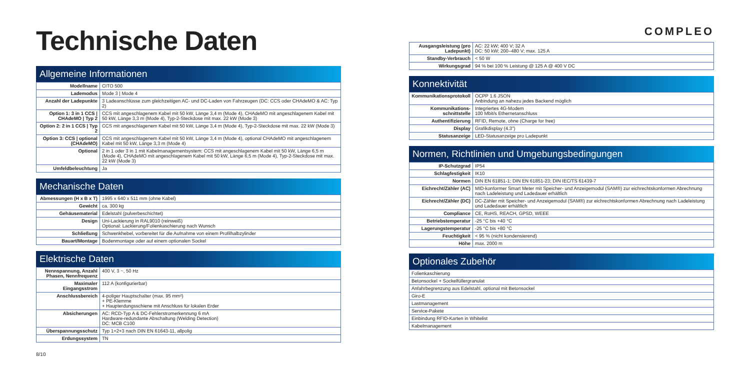Technische Daten
Allgemeine Informationen
| Modellname | CITO 500 |
| Lademodus | Mode 3 / Mode 4 |
| Anzahl der Ladepunkte | 3 Ladeanschlüsse zum gleichzeitigen AC- und DC-Laden von Fahrzeugen (DC: CCS oder CHAdeMO & AC: Typ 2) |
| Option 1: 3 in 1 CCS / CHAdeMO / Typ 2 | CCS mit angeschlagenem Kabel mit 50 kW, Länge 3,4 m (Mode 4), CHAdeMO mit angeschlagenem Kabel mit 50 kW, Länge 3,3 m (Mode 4), Typ-2-Steckdose mit max. 22 kW (Mode 3) |
| Option 2: 2 in 1 CCS / Typ 2 | CCS mit angeschlagenem Kabel mit 50 kW, Länge 3,4 m (Mode 4), Typ-2-Steckdose mit max. 22 kW (Mode 3) |
| Option 3: CCS / optional (CHAdeMO) | CCS mit angeschlagenem Kabel mit 50 kW, Länge 3,4 m (Mode 4), optional CHAdeMO mit angeschlagenem Kabel mit 50 kW, Länge 3,3 m (Mode 4) |
| Optional | 2 in 1 oder 3 in 1 mit Kabelmanagementsystem: CCS mit angeschlagenem Kabel mit 50 kW, Länge 6,5 m (Mode 4), CHAdeMO mit angeschlagenem Kabel mit 50 kW, Länge 6,5 m (Mode 4), Typ-2-Steckdose mit max. 22 kW (Mode 3) |
| Umfeldbeleuchtung | Ja |
Mechanische Daten
| Abmessungen (H x B x T) | 1995 x 640 x 511 mm (ohne Kabel) |
| Gewicht | ca. 300 kg |
| Gehäusematerial | Edelstahl (pulverbeschichtet) |
| Design | Uni-Lackierung in RAL9010 (reinweiß) Optional: Lackierung/Folienkaschierung nach Wunsch |
| Schließung | Schwenkhebel, vorbereitet für die Aufnahme von einem Profilhalbzylinder |
| Bauart/Montage | Bodenmontage oder auf einem optionalen Sockel |
Elektrische Daten
| Nennspannung, Anzahl Phasen, Nennfrequenz | 400 V, 3 ~, 50 Hz |
| Maximaler Eingangsstrom | 112 A (konfigurierbar) |
| Anschlussbereich | 4-poliger Hauptschalter (max. 95 mm²) + PE-Klemme + Haupterdungsschiene mit Anschluss für lokalen Erder |
| Absicherungen | AC: RCD-Typ A & DC-Fehlerstromerkennung 6 mA Hardware-redundante Abschaltung (Welding Detection) DC: MCB C100 |
| Überspannungsschutz | Typ 1+2+3 nach DIN EN 61643-11, allpolig |
| Erdungssystem | TN |
8/10
COMPLEO
| Ausgangsleistung (pro Ladepunkt) | AC: 22 kW; 400 V; 32 A DC: 50 kW; 200–480 V; max. 125 A |
| Standby-Verbrauch | < 50 W |
| Wirkungsgrad | 94 % bei 100 % Leistung @ 125 A @ 400 V DC |
Konnektivität
| Kommunikationsprotokoll | OCPP 1.6 JSON Anbindung an nahezu jedes Backend möglich |
| Kommunikations-schnittstelle | Integriertes 4G-Modem 100 Mbit/s Ethernetanschluss |
| Authentifizierung | RFID, Remote, ohne (Charge for free) |
| Display | Grafikdisplay (4.3") |
| Statusanzeige | LED-Statusanzeige pro Ladepunkt |
Normen, Richtlinien und Umgebungsbedingungen
| IP-Schutzgrad | IP54 |
| Schlagfestigkeit | IK10 |
| Normen | DIN EN 61851-1; DIN EN 61851-23; DIN IEC/TS 61439-7 |
| Eichrecht/Zähler (AC) | MID-konformer Smart Meter mit Speicher- und Anzeigemodul (SAM®) zur eichrechtskonformen Abrechnung nach Ladeleistung und Ladedauer erhältlich |
| Eichrecht/Zähler (DC) | DC-Zähler mit Speicher- und Anzeigemodul (SAM®) zur eichrechtskonformen Abrechnung nach Ladeleistung und Ladedauer erhältlich |
| Compliance | CE, RoHS, REACH, GPSD, WEEE |
| Betriebstemperatur | -25 °C bis +40 °C |
| Lagerungstemperatur | -25 °C bis +80 °C |
| Feuchtigkeit | < 95 % (nicht kondensierend) |
| Höhe | max. 2000 m |
Optionales Zubehör
| Folienkaschierung |
| Betonsockel + Sockelfüllergranulat |
| Anfahrbegrenzung aus Edelstahl, optional mit Betonsockel |
| Giro-E |
| Lastmanagement |
| Service-Pakete |
| Einbindung RFID-Karten in Whitelist |
| Kabelmanagement |